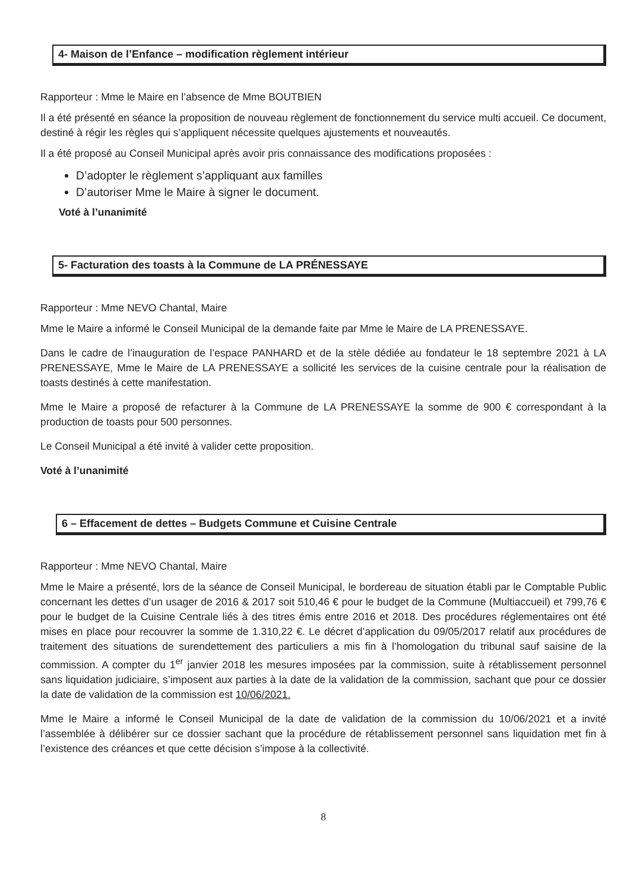4- Maison de l’Enfance – modification règlement intérieur
Rapporteur : Mme le Maire en l’absence de Mme BOUTBIEN
Il a été présenté en séance la proposition de nouveau règlement de fonctionnement du service multi accueil. Ce document, destiné à régir les règles qui s’appliquent nécessite quelques ajustements et nouveautés.
Il a été proposé au Conseil Municipal après avoir pris connaissance des modifications proposées :
D’adopter le règlement s’appliquant aux familles
D’autoriser Mme le Maire à signer le document.
Voté à l’unanimité
5- Facturation des toasts à la Commune de LA PRÉNESSAYE
Rapporteur : Mme NEVO Chantal, Maire
Mme le Maire a informé le Conseil Municipal de la demande faite par Mme le Maire de LA PRENESSAYE.
Dans le cadre de l’inauguration de l’espace PANHARD et de la stèle dédiée au fondateur le 18 septembre 2021 à LA PRENESSAYE, Mme le Maire de LA PRENESSAYE a sollicité les services de la cuisine centrale pour la réalisation de toasts destinés à cette manifestation.
Mme le Maire a proposé de refacturer à la Commune de LA PRENESSAYE la somme de 900 € correspondant à la production de toasts pour 500 personnes.
Le Conseil Municipal a été invité à valider cette proposition.
Voté à l’unanimité
6 – Effacement de dettes – Budgets Commune et Cuisine Centrale
Rapporteur : Mme NEVO Chantal, Maire
Mme le Maire a présenté, lors de la séance de Conseil Municipal, le bordereau de situation établi par le Comptable Public concernant les dettes d’un usager de 2016 & 2017 soit 510,46 € pour le budget de la Commune (Multiaccueil) et 799,76 € pour le budget de la Cuisine Centrale liés à des titres émis entre 2016 et 2018. Des procédures réglementaires ont été mises en place pour recouvrer la somme de 1.310,22 €. Le décret d’application du 09/05/2017 relatif aux procédures de traitement des situations de surendettement des particuliers a mis fin à l’homologation du tribunal sauf saisine de la commission. A compter du 1<sup>er</sup> janvier 2018 les mesures imposées par la commission, suite à rétablissement personnel sans liquidation judiciaire, s’imposent aux parties à la date de la validation de la commission, sachant que pour ce dossier la date de validation de la commission est 10/06/2021.
Mme le Maire a informé le Conseil Municipal de la date de validation de la commission du 10/06/2021 et a invité l’assemblée à délibérer sur ce dossier sachant que la procédure de rétablissement personnel sans liquidation met fin à l’existence des créances et que cette décision s’impose à la collectivité.
8